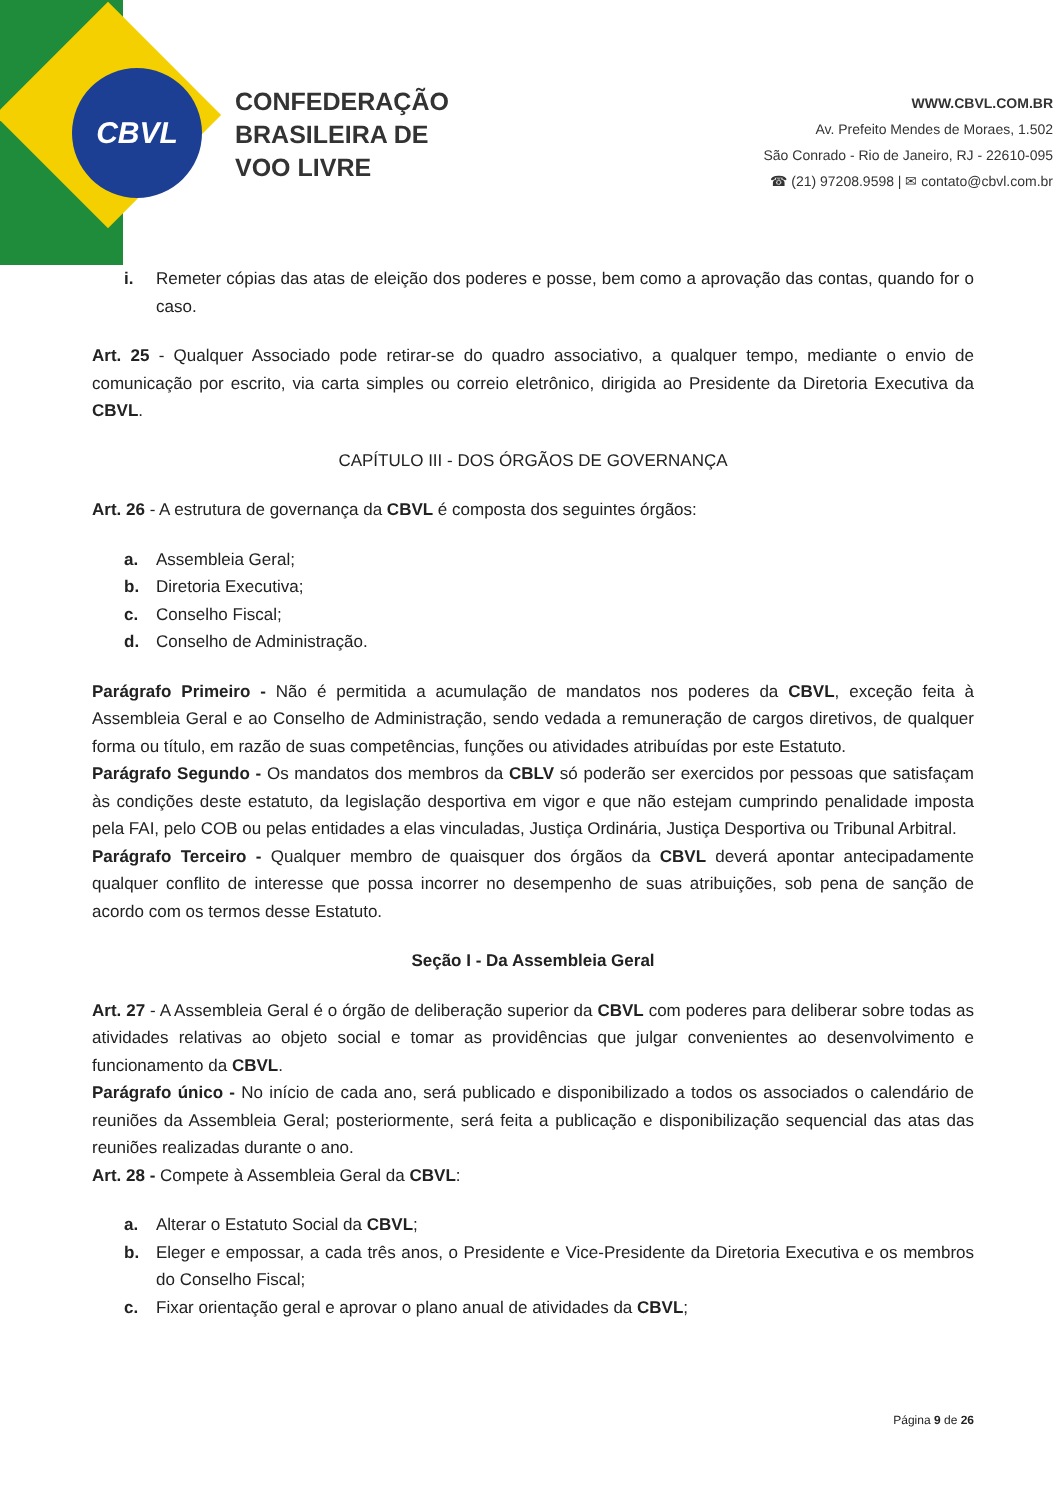CBVL
CONFEDERAÇÃO
BRASILEIRA DE
VOO LIVRE
WWW.CBVL.COM.BR
Av. Prefeito Mendes de Moraes, 1.502
São Conrado - Rio de Janeiro, RJ - 22610-095
☎ (21) 97208.9598 | ✉ contato@cbvl.com.br
i. Remeter cópias das atas de eleição dos poderes e posse, bem como a aprovação das contas, quando for o caso.
Art. 25 - Qualquer Associado pode retirar-se do quadro associativo, a qualquer tempo, mediante o envio de comunicação por escrito, via carta simples ou correio eletrônico, dirigida ao Presidente da Diretoria Executiva da CBVL.
CAPÍTULO III - DOS ÓRGÃOS DE GOVERNANÇA
Art. 26 - A estrutura de governança da CBVL é composta dos seguintes órgãos:
a. Assembleia Geral;
b. Diretoria Executiva;
c. Conselho Fiscal;
d. Conselho de Administração.
Parágrafo Primeiro - Não é permitida a acumulação de mandatos nos poderes da CBVL, exceção feita à Assembleia Geral e ao Conselho de Administração, sendo vedada a remuneração de cargos diretivos, de qualquer forma ou título, em razão de suas competências, funções ou atividades atribuídas por este Estatuto.
Parágrafo Segundo - Os mandatos dos membros da CBLV só poderão ser exercidos por pessoas que satisfaçam às condições deste estatuto, da legislação desportiva em vigor e que não estejam cumprindo penalidade imposta pela FAI, pelo COB ou pelas entidades a elas vinculadas, Justiça Ordinária, Justiça Desportiva ou Tribunal Arbitral.
Parágrafo Terceiro - Qualquer membro de quaisquer dos órgãos da CBVL deverá apontar antecipadamente qualquer conflito de interesse que possa incorrer no desempenho de suas atribuições, sob pena de sanção de acordo com os termos desse Estatuto.
Seção I - Da Assembleia Geral
Art. 27 - A Assembleia Geral é o órgão de deliberação superior da CBVL com poderes para deliberar sobre todas as atividades relativas ao objeto social e tomar as providências que julgar convenientes ao desenvolvimento e funcionamento da CBVL.
Parágrafo único - No início de cada ano, será publicado e disponibilizado a todos os associados o calendário de reuniões da Assembleia Geral; posteriormente, será feita a publicação e disponibilização sequencial das atas das reuniões realizadas durante o ano.
Art. 28 - Compete à Assembleia Geral da CBVL:
a. Alterar o Estatuto Social da CBVL;
b. Eleger e empossar, a cada três anos, o Presidente e Vice-Presidente da Diretoria Executiva e os membros do Conselho Fiscal;
c. Fixar orientação geral e aprovar o plano anual de atividades da CBVL;
Página 9 de 26